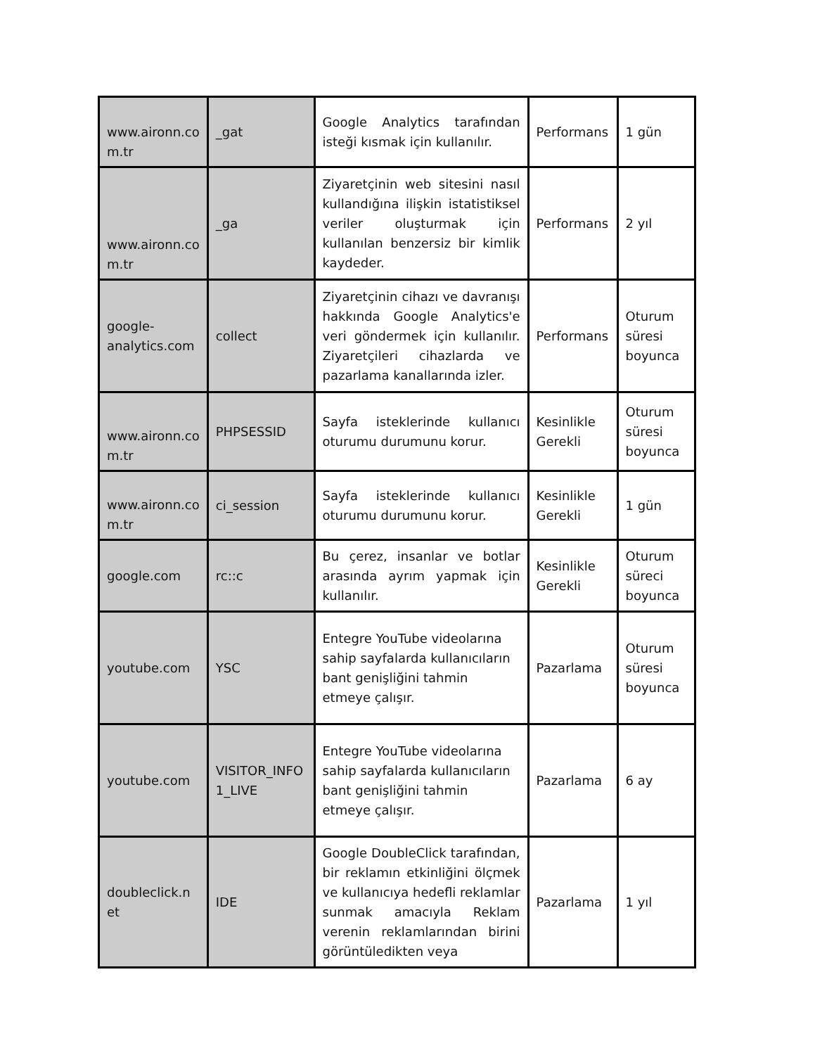| www.aironn.co m.tr | _gat | Google Analytics tarafından isteği kısmak için kullanılır. | Performans | 1 gün |
| www.aironn.co m.tr | _ga | Ziyaretçinin web sitesini nasıl kullandığına ilişkin istatistiksel veriler oluşturmak için kullanılan benzersiz bir kimlik kaydeder. | Performans | 2 yıl |
| google-analytics.com | collect | Ziyaretçinin cihazı ve davranışı hakkında Google Analytics'e veri göndermek için kullanılır. Ziyaretçileri cihazlarda ve pazarlama kanallarında izler. | Performans | Oturum süresi boyunca |
| www.aironn.co m.tr | PHPSESSID | Sayfa isteklerinde kullanıcı oturumu durumunu korur. | Kesinlikle Gerekli | Oturum süresi boyunca |
| www.aironn.co m.tr | ci_session | Sayfa isteklerinde kullanıcı oturumu durumunu korur. | Kesinlikle Gerekli | 1 gün |
| google.com | rc::c | Bu çerez, insanlar ve botlar arasında ayrım yapmak için kullanılır. | Kesinlikle Gerekli | Oturum süreci boyunca |
| youtube.com | YSC | Entegre YouTube videolarına sahip sayfalarda kullanıcıların bant genişliğini tahmin etmeye çalışır. | Pazarlama | Oturum süresi boyunca |
| youtube.com | VISITOR_INFO 1_LIVE | Entegre YouTube videolarına sahip sayfalarda kullanıcıların bant genişliğini tahmin etmeye çalışır. | Pazarlama | 6 ay |
| doubleclick.n et | IDE | Google DoubleClick tarafından, bir reklamın etkinliğini ölçmek ve kullanıcıya hedefli reklamlar sunmak amacıyla Reklam verenin reklamlarından birini görüntüledikten veya | Pazarlama | 1 yıl |